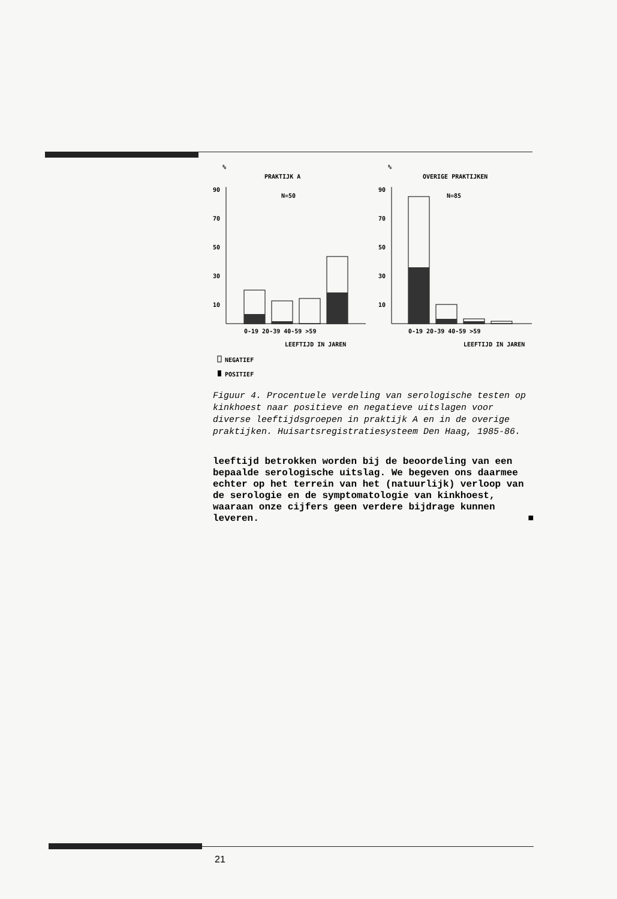%
PRAKTIJK A
N=50
90
70
50
30
10
0-19 20-39 40-59 >59
LEEFTIJD IN JAREN
%
OVERIGE PRAKTIJKEN
N=85
90
70
50
30
10
0-19 20-39 40-59 >59
LEEFTIJD IN JAREN
NEGATIEF
POSITIEF
Figuur 4. Procentuele verdeling van serologische testen op kinkhoest naar positieve en negatieve uitslagen voor diverse leeftijdsgroepen in praktijk A en in de overige praktijken. Huisartsregistratiesysteem Den Haag, 1985-86.
leeftijd betrokken worden bij de beoordeling van een bepaalde serologische uitslag. We begeven ons daarmee echter op het terrein van het (natuurlijk) verloop van de serologie en de symptomatologie van kinkhoest, waaraan onze cijfers geen verdere bijdrage kunnen leveren. ■
21